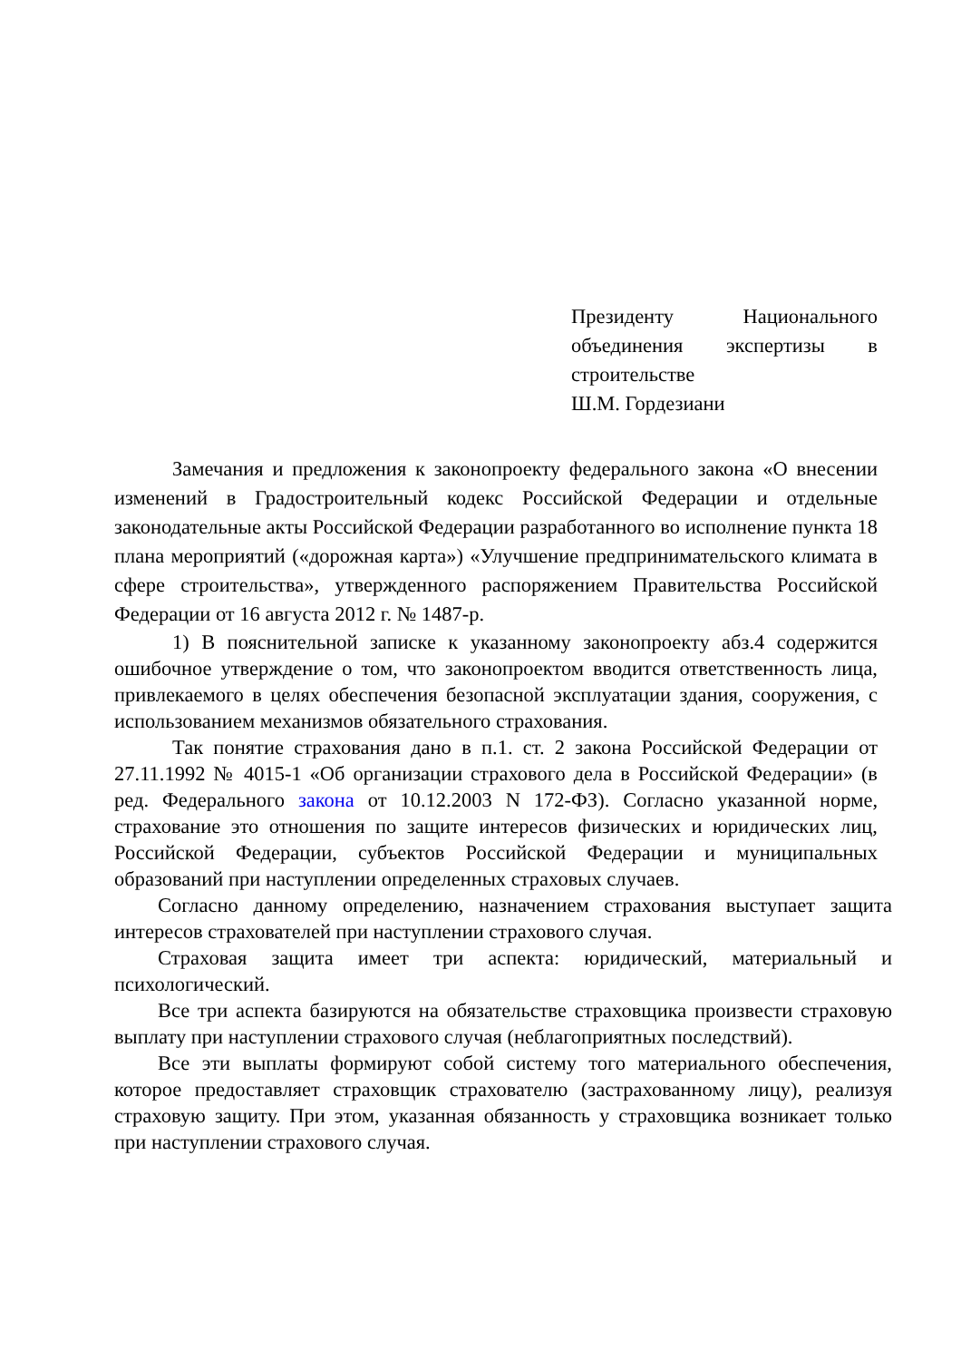Президенту Национального объединения экспертизы в строительстве
Ш.М. Гордезиани
Замечания и предложения к законопроекту федерального закона «О внесении изменений в Градостроительный кодекс Российской Федерации и отдельные законодательные акты Российской Федерации разработанного во исполнение пункта 18 плана мероприятий («дорожная карта») «Улучшение предпринимательского климата в сфере строительства», утвержденного распоряжением Правительства Российской Федерации от 16 августа 2012 г. № 1487-р.
1) В пояснительной записке к указанному законопроекту абз.4 содержится ошибочное утверждение о том, что законопроектом вводится ответственность лица, привлекаемого в целях обеспечения безопасной эксплуатации здания, сооружения, с использованием механизмов обязательного страхования.
Так понятие страхования дано в п.1. ст. 2 закона Российской Федерации от 27.11.1992 № 4015-1 «Об организации страхового дела в Российской Федерации» (в ред. Федерального закона от 10.12.2003 N 172-ФЗ). Согласно указанной норме, страхование это отношения по защите интересов физических и юридических лиц, Российской Федерации, субъектов Российской Федерации и муниципальных образований при наступлении определенных страховых случаев.
Согласно данному определению, назначением страхования выступает защита интересов страхователей при наступлении страхового случая.
Страховая защита имеет три аспекта: юридический, материальный и психологический.
Все три аспекта базируются на обязательстве страховщика произвести страховую выплату при наступлении страхового случая (неблагоприятных последствий).
Все эти выплаты формируют собой систему того материального обеспечения, которое предоставляет страховщик страхователю (застрахованному лицу), реализуя страховую защиту. При этом, указанная обязанность у страховщика возникает только при наступлении страхового случая.